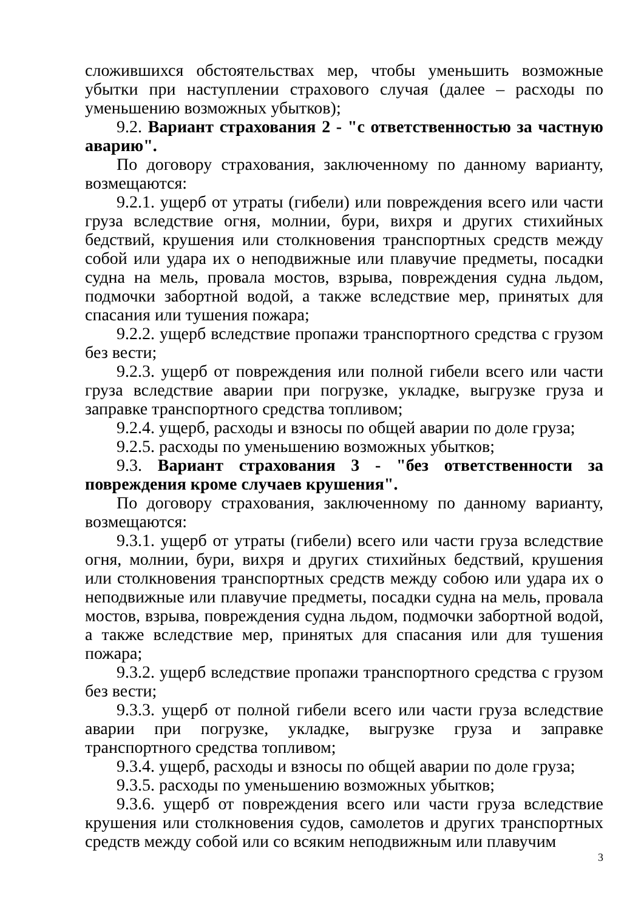сложившихся обстоятельствах мер, чтобы уменьшить возможные убытки при наступлении страхового случая (далее – расходы по уменьшению возможных убытков);
9.2. Вариант страхования 2 - "с ответственностью за частную аварию".
По договору страхования, заключенному по данному варианту, возмещаются:
9.2.1. ущерб от утраты (гибели) или повреждения всего или части груза вследствие огня, молнии, бури, вихря и других стихийных бедствий, крушения или столкновения транспортных средств между собой или удара их о неподвижные или плавучие предметы, посадки судна на мель, провала мостов, взрыва, повреждения судна льдом, подмочки забортной водой, а также вследствие мер, принятых для спасания или тушения пожара;
9.2.2. ущерб вследствие пропажи транспортного средства с грузом без вести;
9.2.3. ущерб от повреждения или полной гибели всего или части груза вследствие аварии при погрузке, укладке, выгрузке груза и заправке транспортного средства топливом;
9.2.4. ущерб, расходы и взносы по общей аварии по доле груза;
9.2.5. расходы по уменьшению возможных убытков;
9.3. Вариант страхования 3 - "без ответственности за повреждения кроме случаев крушения".
По договору страхования, заключенному по данному варианту, возмещаются:
9.3.1. ущерб от утраты (гибели) всего или части груза вследствие огня, молнии, бури, вихря и других стихийных бедствий, крушения или столкновения транспортных средств между собою или удара их о неподвижные или плавучие предметы, посадки судна на мель, провала мостов, взрыва, повреждения судна льдом, подмочки забортной водой, а также вследствие мер, принятых для спасания или для тушения пожара;
9.3.2. ущерб вследствие пропажи транспортного средства с грузом без вести;
9.3.3. ущерб от полной гибели всего или части груза вследствие аварии при погрузке, укладке, выгрузке груза и заправке транспортного средства топливом;
9.3.4. ущерб, расходы и взносы по общей аварии по доле груза;
9.3.5. расходы по уменьшению возможных убытков;
9.3.6. ущерб от повреждения всего или части груза вследствие крушения или столкновения судов, самолетов и других транспортных средств между собой или со всяким неподвижным или плавучим
3